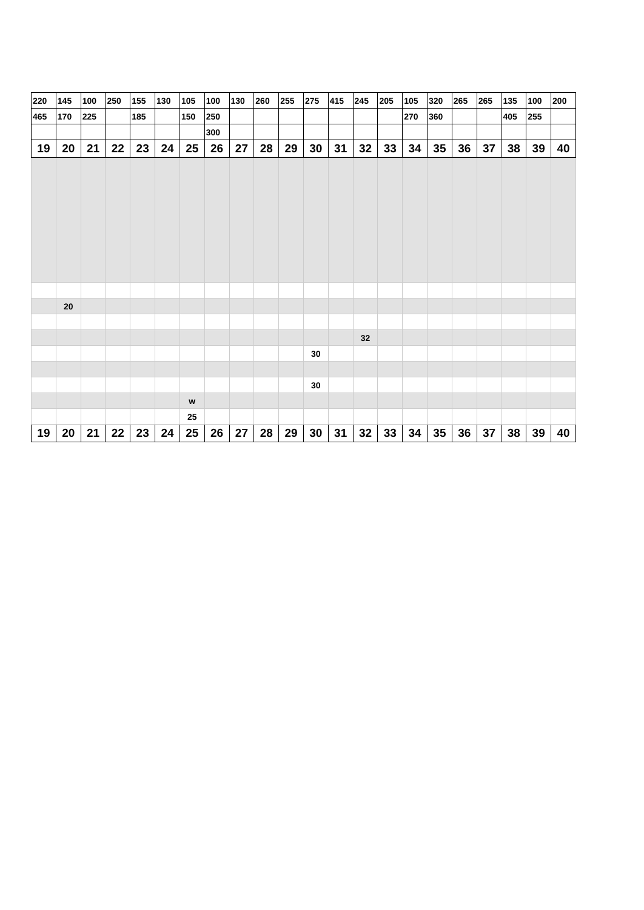| 220 | 145 | 100 | 250 | 155 | 130 | 105 | 100 | 130 | 260 | 255 | 275 | 415 | 245 | 205 | 105 | 320 | 265 | 265 | 135 | 100 | 200 |
| 465 | 170 | 225 | | 185 | | 150 | 250 | | | | | | | | 270 | 360 | | | 405 | 255 | |
| | | | | | | | 300 | | | | | | | | | | | | | | |
| 19 | 20 | 21 | 22 | 23 | 24 | 25 | 26 | 27 | 28 | 29 | 30 | 31 | 32 | 33 | 34 | 35 | 36 | 37 | 38 | 39 | 40 |
| | 20 | | | | | | | | | | | | | | | | | | | | |
| | | | | | | | | | | | | | 32 | | | | | | | | |
| | | | | | | | | | | | 30 | | | | | | | | | | |
| | | | | | | | | | | | 30 | | | | | | | | | | |
| | | | | | | w | | | | | | | | | | | | | | | |
| | | | | | | 25 | | | | | | | | | | | | | | | |
| 19 | 20 | 21 | 22 | 23 | 24 | 25 | 26 | 27 | 28 | 29 | 30 | 31 | 32 | 33 | 34 | 35 | 36 | 37 | 38 | 39 | 40 |